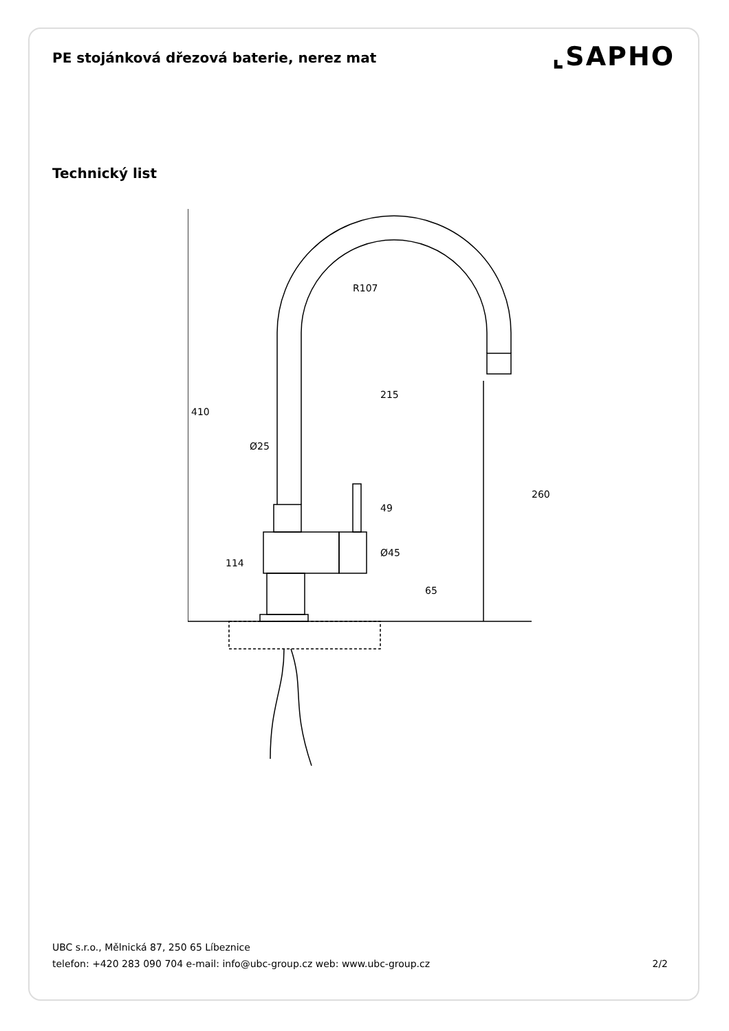PE stojánková dřezová baterie, nerez mat
⌞SAPHO
Technický list
215
Ø25
R107
410
114
49
Ø45
65
260
UBC s.r.o., Mělnická 87, 250 65 Líbeznice
telefon: +420 283 090 704 e-mail: info@ubc-group.cz web: www.ubc-group.cz 2/2